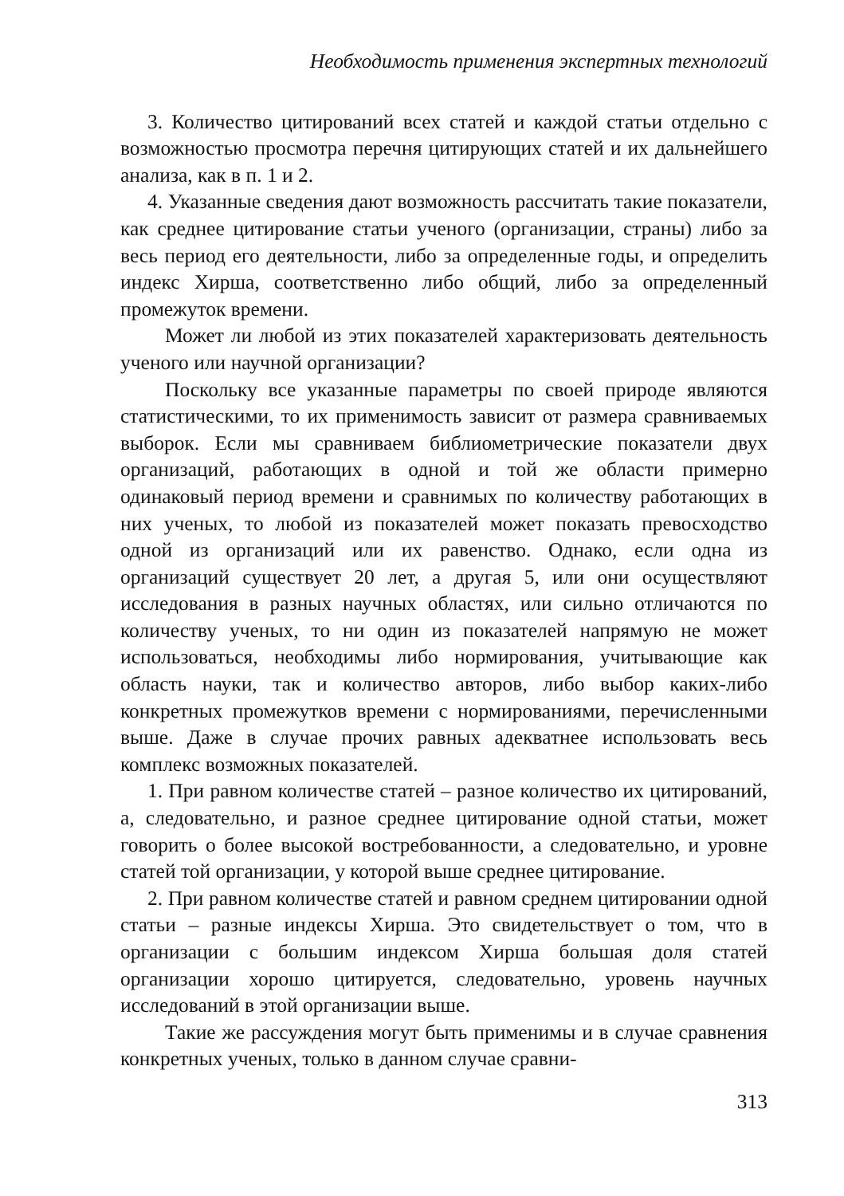Необходимость применения экспертных технологий
3. Количество цитирований всех статей и каждой статьи отдельно с возможностью просмотра перечня цитирующих статей и их дальнейшего анализа, как в п. 1 и 2.
4. Указанные сведения дают возможность рассчитать такие показатели, как среднее цитирование статьи ученого (организации, страны) либо за весь период его деятельности, либо за определенные годы, и определить индекс Хирша, соответственно либо общий, либо за определенный промежуток времени.
Может ли любой из этих показателей характеризовать деятельность ученого или научной организации?
Поскольку все указанные параметры по своей природе являются статистическими, то их применимость зависит от размера сравниваемых выборок. Если мы сравниваем библиометрические показатели двух организаций, работающих в одной и той же области примерно одинаковый период времени и сравнимых по количеству работающих в них ученых, то любой из показателей может показать превосходство одной из организаций или их равенство. Однако, если одна из организаций существует 20 лет, а другая 5, или они осуществляют исследования в разных научных областях, или сильно отличаются по количеству ученых, то ни один из показателей напрямую не может использоваться, необходимы либо нормирования, учитывающие как область науки, так и количество авторов, либо выбор каких-либо конкретных промежутков времени с нормированиями, перечисленными выше. Даже в случае прочих равных адекватнее использовать весь комплекс возможных показателей.
1. При равном количестве статей – разное количество их цитирований, а, следовательно, и разное среднее цитирование одной статьи, может говорить о более высокой востребованности, а следовательно, и уровне статей той организации, у которой выше среднее цитирование.
2. При равном количестве статей и равном среднем цитировании одной статьи – разные индексы Хирша. Это свидетельствует о том, что в организации с большим индексом Хирша большая доля статей организации хорошо цитируется, следовательно, уровень научных исследований в этой организации выше.
Такие же рассуждения могут быть применимы и в случае сравнения конкретных ученых, только в данном случае сравни-
313